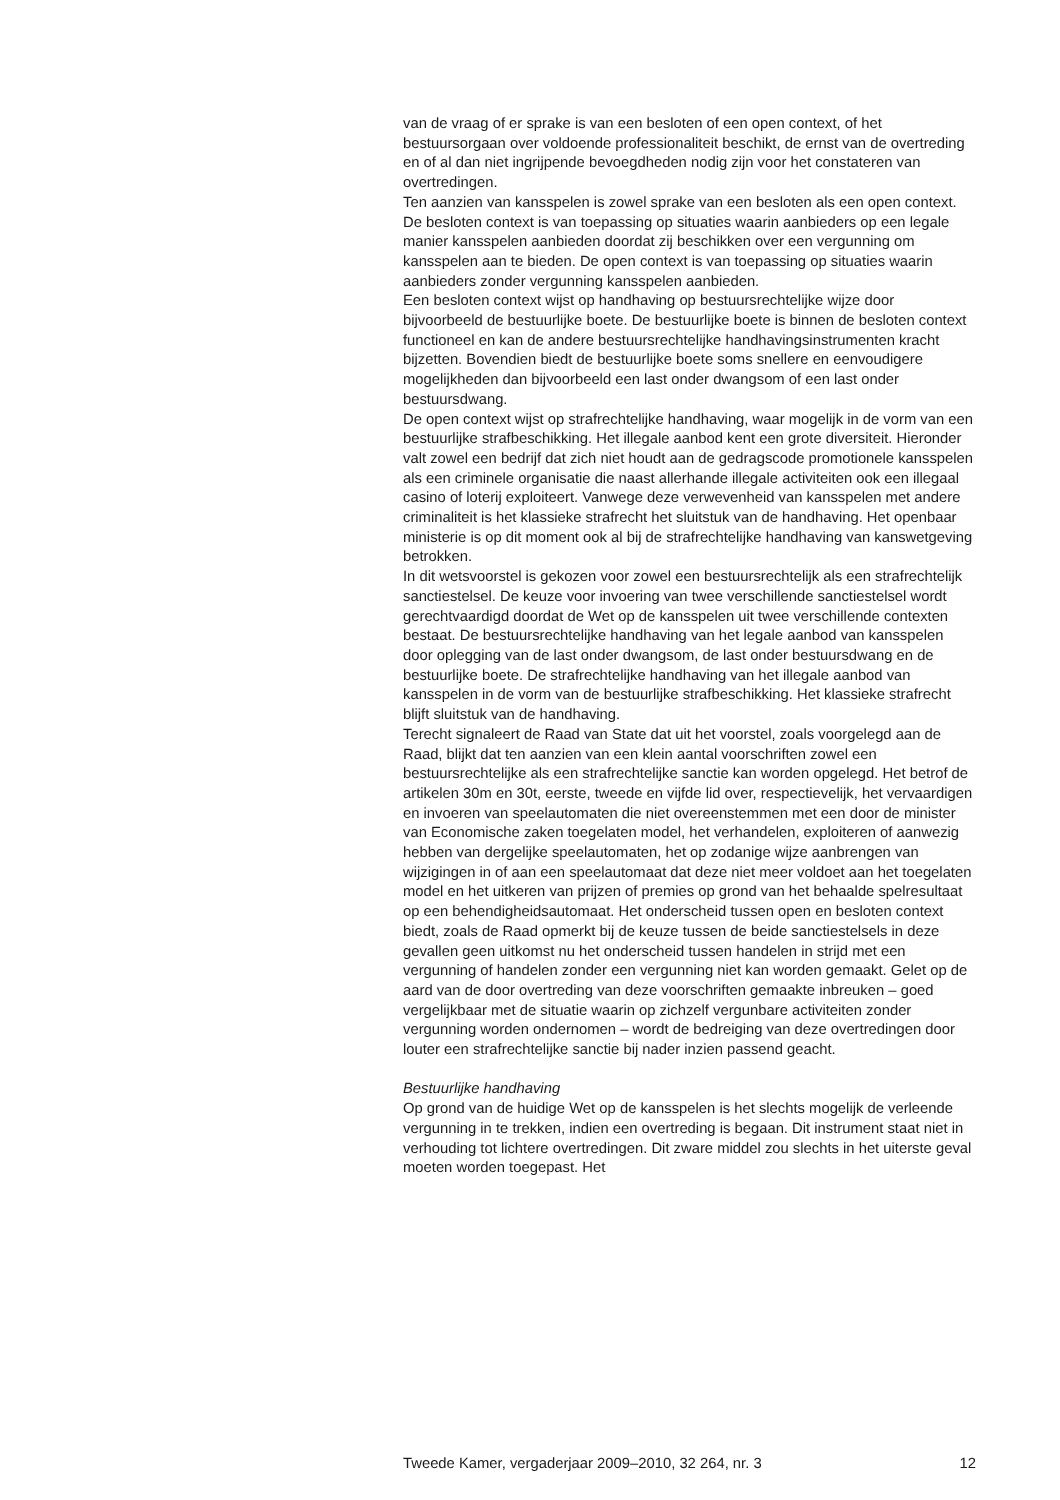van de vraag of er sprake is van een besloten of een open context, of het bestuursorgaan over voldoende professionaliteit beschikt, de ernst van de overtreding en of al dan niet ingrijpende bevoegdheden nodig zijn voor het constateren van overtredingen.
Ten aanzien van kansspelen is zowel sprake van een besloten als een open context. De besloten context is van toepassing op situaties waarin aanbieders op een legale manier kansspelen aanbieden doordat zij beschikken over een vergunning om kansspelen aan te bieden. De open context is van toepassing op situaties waarin aanbieders zonder vergunning kansspelen aanbieden.
Een besloten context wijst op handhaving op bestuursrechtelijke wijze door bijvoorbeeld de bestuurlijke boete. De bestuurlijke boete is binnen de besloten context functioneel en kan de andere bestuursrechtelijke handhavingsinstrumenten kracht bijzetten. Bovendien biedt de bestuurlijke boete soms snellere en eenvoudigere mogelijkheden dan bijvoorbeeld een last onder dwangsom of een last onder bestuursdwang.
De open context wijst op strafrechtelijke handhaving, waar mogelijk in de vorm van een bestuurlijke strafbeschikking. Het illegale aanbod kent een grote diversiteit. Hieronder valt zowel een bedrijf dat zich niet houdt aan de gedragscode promotionele kansspelen als een criminele organisatie die naast allerhande illegale activiteiten ook een illegaal casino of loterij exploiteert. Vanwege deze verwevenheid van kansspelen met andere criminaliteit is het klassieke strafrecht het sluitstuk van de handhaving. Het openbaar ministerie is op dit moment ook al bij de strafrechtelijke handhaving van kanswetgeving betrokken.
In dit wetsvoorstel is gekozen voor zowel een bestuursrechtelijk als een strafrechtelijk sanctiestelsel. De keuze voor invoering van twee verschillende sanctiestelsel wordt gerechtvaardigd doordat de Wet op de kansspelen uit twee verschillende contexten bestaat. De bestuursrechtelijke handhaving van het legale aanbod van kansspelen door oplegging van de last onder dwangsom, de last onder bestuursdwang en de bestuurlijke boete. De strafrechtelijke handhaving van het illegale aanbod van kansspelen in de vorm van de bestuurlijke strafbeschikking. Het klassieke strafrecht blijft sluitstuk van de handhaving.
Terecht signaleert de Raad van State dat uit het voorstel, zoals voorgelegd aan de Raad, blijkt dat ten aanzien van een klein aantal voorschriften zowel een bestuursrechtelijke als een strafrechtelijke sanctie kan worden opgelegd. Het betrof de artikelen 30m en 30t, eerste, tweede en vijfde lid over, respectievelijk, het vervaardigen en invoeren van speelautomaten die niet overeenstemmen met een door de minister van Economische zaken toegelaten model, het verhandelen, exploiteren of aanwezig hebben van dergelijke speelautomaten, het op zodanige wijze aanbrengen van wijzigingen in of aan een speelautomaat dat deze niet meer voldoet aan het toegelaten model en het uitkeren van prijzen of premies op grond van het behaalde spelresultaat op een behendigheidsautomaat. Het onderscheid tussen open en besloten context biedt, zoals de Raad opmerkt bij de keuze tussen de beide sanctiestelsels in deze gevallen geen uitkomst nu het onderscheid tussen handelen in strijd met een vergunning of handelen zonder een vergunning niet kan worden gemaakt. Gelet op de aard van de door overtreding van deze voorschriften gemaakte inbreuken – goed vergelijkbaar met de situatie waarin op zichzelf vergunbare activiteiten zonder vergunning worden ondernomen – wordt de bedreiging van deze overtredingen door louter een strafrechtelijke sanctie bij nader inzien passend geacht.
Bestuurlijke handhaving
Op grond van de huidige Wet op de kansspelen is het slechts mogelijk de verleende vergunning in te trekken, indien een overtreding is begaan. Dit instrument staat niet in verhouding tot lichtere overtredingen. Dit zware middel zou slechts in het uiterste geval moeten worden toegepast. Het
Tweede Kamer, vergaderjaar 2009–2010, 32 264, nr. 3 12